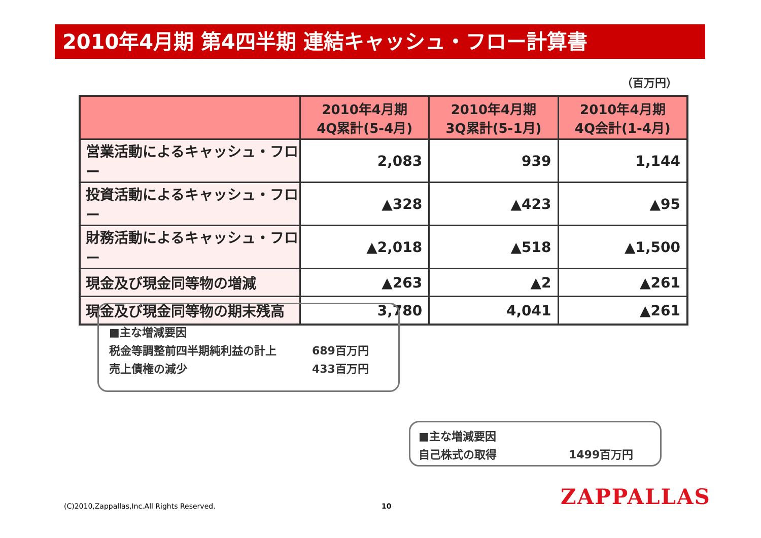2010年4月期 第4四半期 連結キャッシュ・フロー計算書
（百万円）
| | 2010年4月期 4Q累計(5-4月) | 2010年4月期 3Q累計(5-1月) | 2010年4月期 4Q会計(1-4月) |
| --- | --- | --- | --- |
| 営業活動によるキャッシュ・フロー | 2,083 | 939 | 1,144 |
| 投資活動によるキャッシュ・フロー | ▲328 | ▲423 | ▲95 |
| 財務活動によるキャッシュ・フロー | ▲2,018 | ▲518 | ▲1,500 |
| 現金及び現金同等物の増減 | ▲263 | ▲2 | ▲261 |
| 現金及び現金同等物の期末残高 | 3,780 | 4,041 | ▲261 |
■主な増減要因
税金等調整前四半期純利益の計上 689百万円
売上債権の減少 433百万円
■主な増減要因
自己株式の取得 1499百万円
(C)2010,Zappallas,Inc.All Rights Reserved.
10 ZAPPALLAS